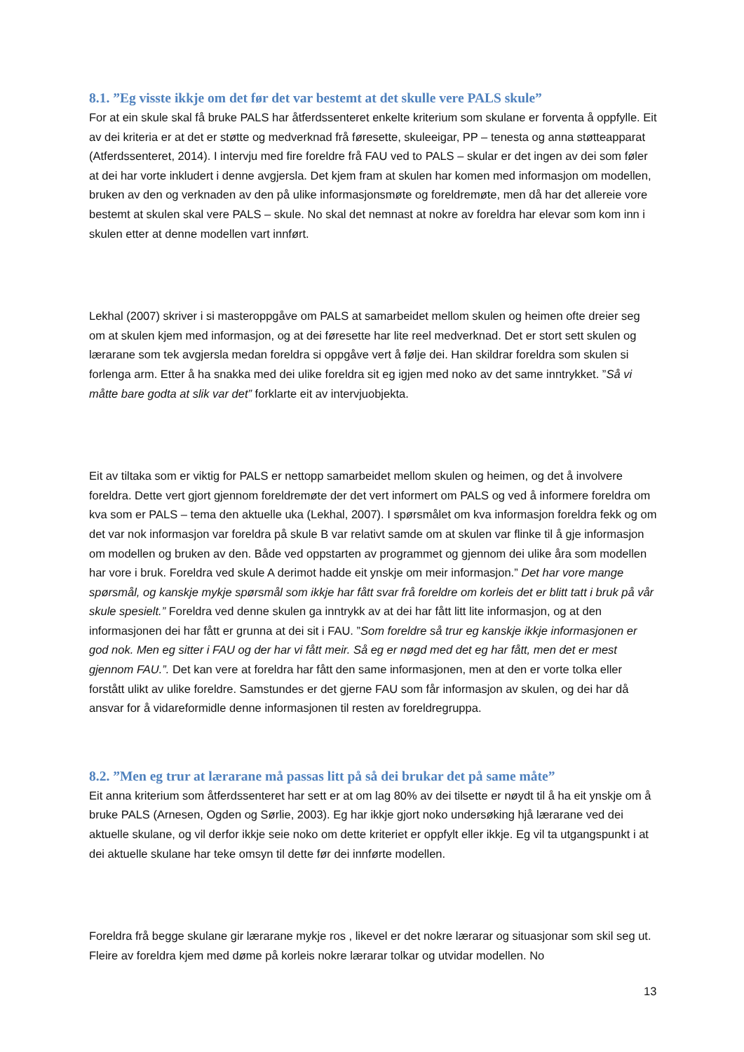8.1. ”Eg visste ikkje om det før det var bestemt at det skulle vere PALS skule”
For at ein skule skal få bruke PALS har åtferdssenteret enkelte kriterium som skulane er forventa å oppfylle. Eit av dei kriteria er at det er støtte og medverknad frå føresette, skuleeigar, PP – tenesta og anna støtteapparat (Atferdssenteret, 2014). I intervju med fire foreldre frå FAU ved to PALS – skular er det ingen av dei som føler at dei har vorte inkludert i denne avgjersla. Det kjem fram at skulen har komen med informasjon om modellen, bruken av den og verknaden av den på ulike informasjonsmøte og foreldremøte, men då har det allereie vore bestemt at skulen skal vere PALS – skule. No skal det nemnast at nokre av foreldra har elevar som kom inn i skulen etter at denne modellen vart innført.
Lekhal (2007) skriver i si masteroppgåve om PALS at samarbeidet mellom skulen og heimen ofte dreier seg om at skulen kjem med informasjon, og at dei føresette har lite reel medverknad. Det er stort sett skulen og lærarane som tek avgjersla medan foreldra si oppgåve vert å følje dei. Han skildrar foreldra som skulen si forlenga arm. Etter å ha snakka med dei ulike foreldra sit eg igjen med noko av det same inntrykket. ”Så vi måtte bare godta at slik var det” forklarte eit av intervjuobjekta.
Eit av tiltaka som er viktig for PALS er nettopp samarbeidet mellom skulen og heimen, og det å involvere foreldra. Dette vert gjort gjennom foreldremøte der det vert informert om PALS og ved å informere foreldra om kva som er PALS – tema den aktuelle uka (Lekhal, 2007). I spørsmålet om kva informasjon foreldra fekk og om det var nok informasjon var foreldra på skule B var relativt samde om at skulen var flinke til å gje informasjon om modellen og bruken av den. Både ved oppstarten av programmet og gjennom dei ulike åra som modellen har vore i bruk. Foreldra ved skule A derimot hadde eit ynskje om meir informasjon.” Det har vore mange spørsmål, og kanskje mykje spørsmål som ikkje har fått svar frå foreldre om korleis det er blitt tatt i bruk på vår skule spesielt.” Foreldra ved denne skulen ga inntrykk av at dei har fått litt lite informasjon, og at den informasjonen dei har fått er grunna at dei sit i FAU. ”Som foreldre så trur eg kanskje ikkje informasjonen er god nok. Men eg sitter i FAU og der har vi fått meir. Så eg er nøgd med det eg har fått, men det er mest gjennom FAU.”. Det kan vere at foreldra har fått den same informasjonen, men at den er vorte tolka eller forstått ulikt av ulike foreldre. Samstundes er det gjerne FAU som får informasjon av skulen, og dei har då ansvar for å vidareformidle denne informasjonen til resten av foreldregruppa.
8.2. ”Men eg trur at lærarane må passas litt på så dei brukar det på same måte”
Eit anna kriterium som åtferdssenteret har sett er at om lag 80% av dei tilsette er nøydt til å ha eit ynskje om å bruke PALS (Arnesen, Ogden og Sørlie, 2003). Eg har ikkje gjort noko undersøking hjå lærarane ved dei aktuelle skulane, og vil derfor ikkje seie noko om dette kriteriet er oppfylt eller ikkje. Eg vil ta utgangspunkt i at dei aktuelle skulane har teke omsyn til dette før dei innførte modellen.
Foreldra frå begge skulane gir lærarane mykje ros , likevel er det nokre lærarar og situasjonar som skil seg ut. Fleire av foreldra kjem med døme på korleis nokre lærarar tolkar og utvidar modellen. No
13